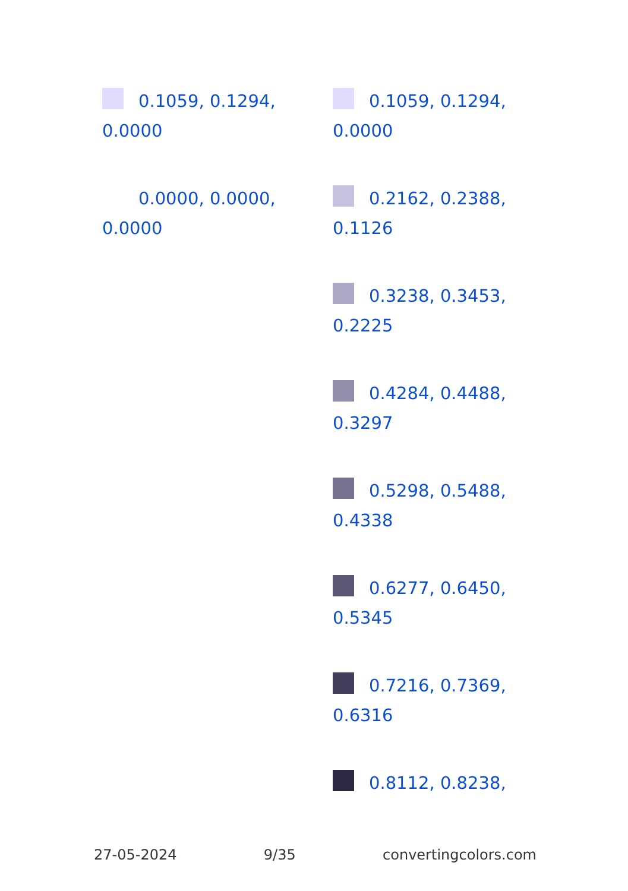0.1059, 0.1294, 0.0000
0.0000, 0.0000, 0.0000
0.1059, 0.1294, 0.0000
0.2162, 0.2388, 0.1126
0.3238, 0.3453, 0.2225
0.4284, 0.4488, 0.3297
0.5298, 0.5488, 0.4338
0.6277, 0.6450, 0.5345
0.7216, 0.7369, 0.6316
0.8112, 0.8238,
27-05-2024 9/35 convertingcolors.com